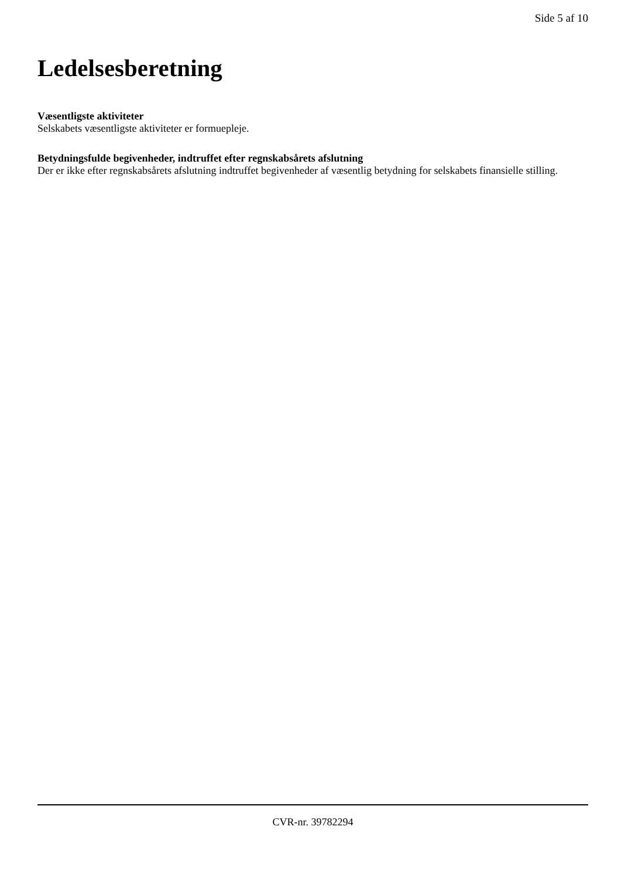Side 5 af 10
Ledelsesberetning
Væsentligste aktiviteter
Selskabets væsentligste aktiviteter er formuepleje.
Betydningsfulde begivenheder, indtruffet efter regnskabsårets afslutning
Der er ikke efter regnskabsårets afslutning indtruffet begivenheder af væsentlig betydning for selskabets finansielle stilling.
CVR-nr. 39782294